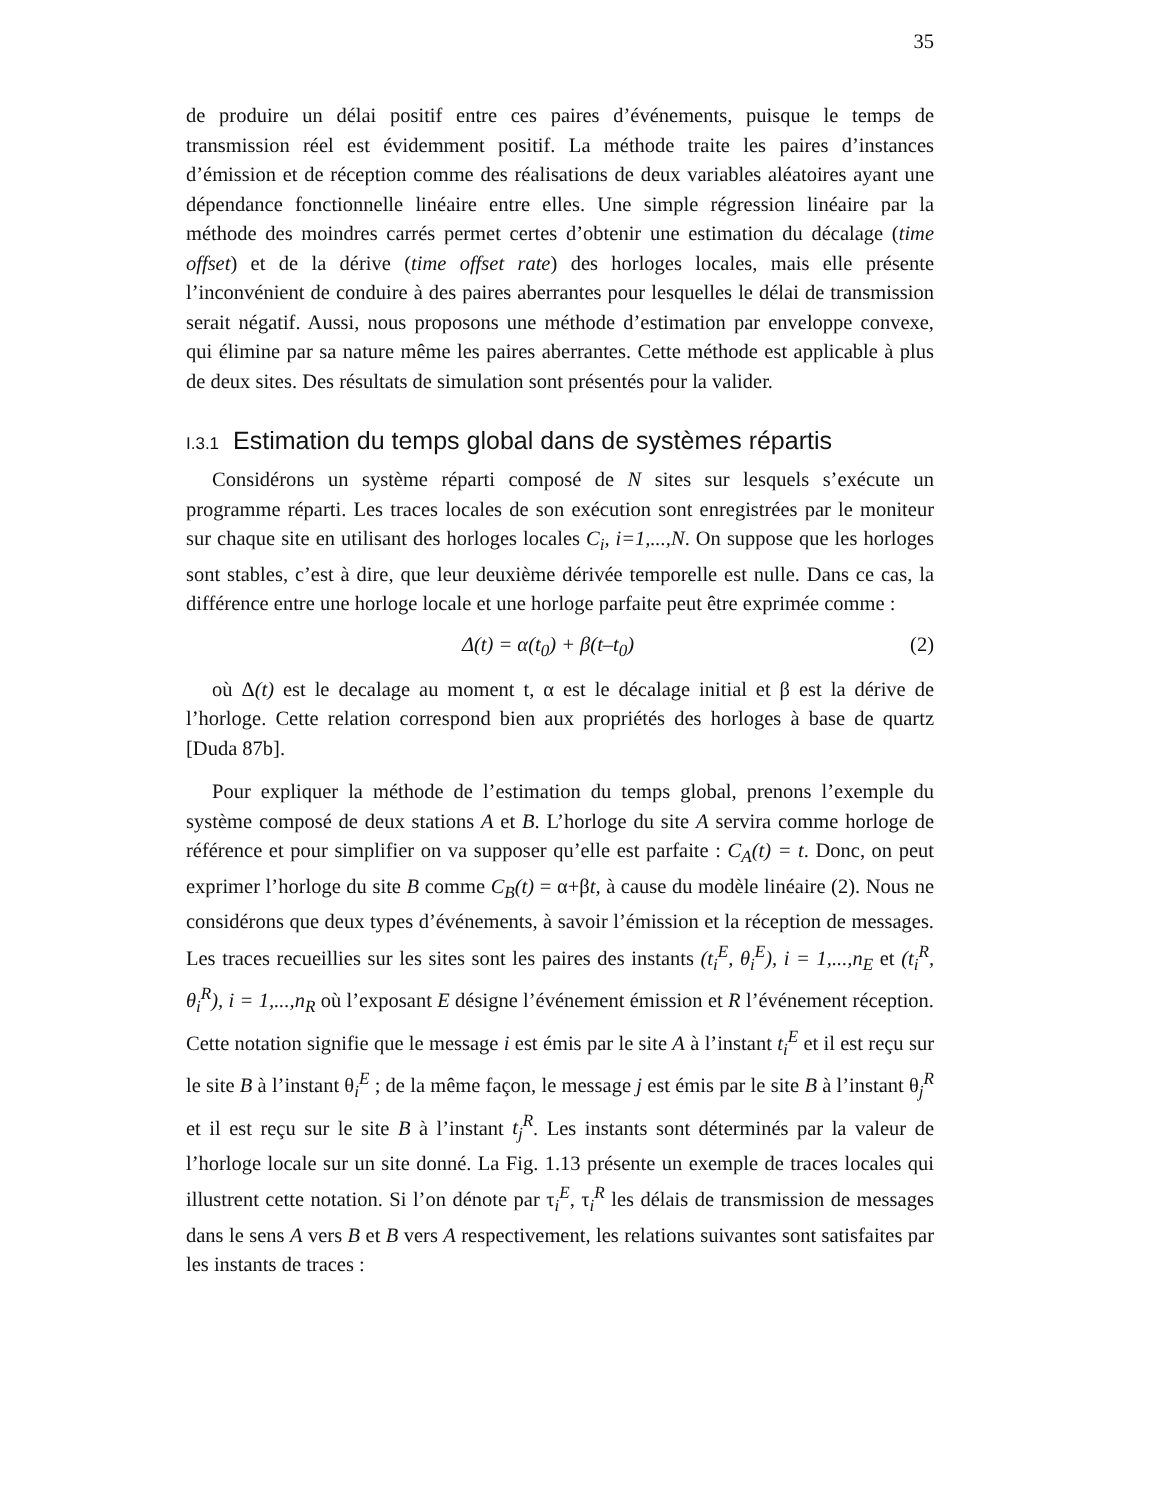35
de produire un délai positif entre ces paires d’événements, puisque le temps de transmission réel est évidemment positif. La méthode traite les paires d’instances d’émission et de réception comme des réalisations de deux variables aléatoires ayant une dépendance fonctionnelle linéaire entre elles. Une simple régression linéaire par la méthode des moindres carrés permet certes d’obtenir une estimation du décalage (time offset) et de la dérive (time offset rate) des horloges locales, mais elle présente l’inconvénient de conduire à des paires aberrantes pour lesquelles le délai de transmission serait négatif. Aussi, nous proposons une méthode d’estimation par enveloppe convexe, qui élimine par sa nature même les paires aberrantes. Cette méthode est applicable à plus de deux sites. Des résultats de simulation sont présentés pour la valider.
I.3.1 Estimation du temps global dans de systèmes répartis
Considérons un système réparti composé de N sites sur lesquels s’exécute un programme réparti. Les traces locales de son exécution sont enregistrées par le moniteur sur chaque site en utilisant des horloges locales C<sub>i</sub>, i=1,...,N. On suppose que les horloges sont stables, c’est à dire, que leur deuxième dérivée temporelle est nulle. Dans ce cas, la différence entre une horloge locale et une horloge parfaite peut être exprimée comme :
Δ(t) = α(t<sub>0</sub>) + β(t–t<sub>0</sub>) (2)
où Δ(t) est le decalage au moment t, α est le décalage initial et β est la dérive de l’horloge. Cette relation correspond bien aux propriétés des horloges à base de quartz [Duda 87b].
Pour expliquer la méthode de l’estimation du temps global, prenons l’exemple du système composé de deux stations A et B. L’horloge du site A servira comme horloge de référence et pour simplifier on va supposer qu’elle est parfaite : C<sub>A</sub>(t) = t. Donc, on peut exprimer l’horloge du site B comme C<sub>B</sub>(t) = α+βt, à cause du modèle linéaire (2). Nous ne considérons que deux types d’événements, à savoir l’émission et la réception de messages. Les traces recueillies sur les sites sont les paires des instants (t<sub>i</sub><sup>E</sup>, θ<sub>i</sub><sup>E</sup>), i = 1,...,n<sub>E</sub> et (t<sub>i</sub><sup>R</sup>, θ<sub>i</sub><sup>R</sup>), i = 1,...,n<sub>R</sub> où l’exposant E désigne l’événement émission et R l’événement réception. Cette notation signifie que le message i est émis par le site A à l’instant t<sub>i</sub><sup>E</sup> et il est reçu sur le site B à l’instant θ<sub>i</sub><sup>E</sup> ; de la même façon, le message j est émis par le site B à l’instant θ<sub>j</sub><sup>R</sup> et il est reçu sur le site B à l’instant t<sub>j</sub><sup>R</sup>. Les instants sont déterminés par la valeur de l’horloge locale sur un site donné. La Fig. 1.13 présente un exemple de traces locales qui illustrent cette notation. Si l’on dénote par τ<sub>i</sub><sup>E</sup>, τ<sub>i</sub><sup>R</sup> les délais de transmission de messages dans le sens A vers B et B vers A respectivement, les relations suivantes sont satisfaites par les instants de traces :